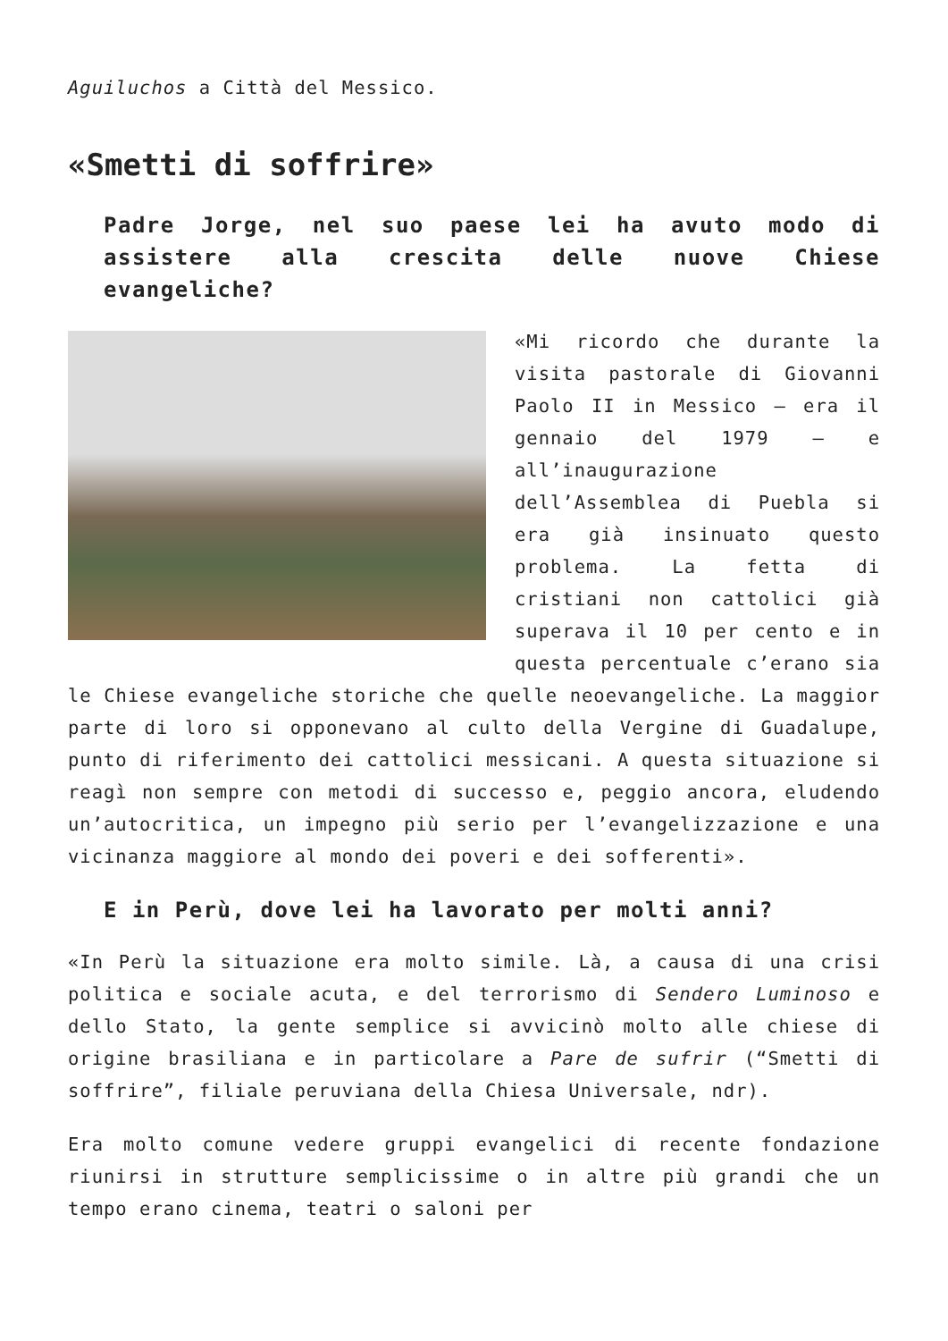Aguiluchos a Città del Messico.
«Smetti di soffrire»
Padre Jorge, nel suo paese lei ha avuto modo di assistere alla crescita delle nuove Chiese evangeliche?
«Mi ricordo che durante la visita pastorale di Giovanni Paolo II in Messico – era il gennaio del 1979 – e all’inaugurazione dell’Assemblea di Puebla si era già insinuato questo problema. La fetta di cristiani non cattolici già superava il 10 per cento e in questa percentuale c’erano sia le Chiese evangeliche storiche che quelle neoevangeliche. La maggior parte di loro si opponevano al culto della Vergine di Guadalupe, punto di riferimento dei cattolici messicani. A questa situazione si reagì non sempre con metodi di successo e, peggio ancora, eludendo un’autocritica, un impegno più serio per l’evangelizzazione e una vicinanza maggiore al mondo dei poveri e dei sofferenti».
E in Perù, dove lei ha lavorato per molti anni?
«In Perù la situazione era molto simile. Là, a causa di una crisi politica e sociale acuta, e del terrorismo di Sendero Luminoso e dello Stato, la gente semplice si avvicinò molto alle chiese di origine brasiliana e in particolare a Pare de sufrir (“Smetti di soffrire”, filiale peruviana della Chiesa Universale, ndr).
Era molto comune vedere gruppi evangelici di recente fondazione riunirsi in strutture semplicissime o in altre più grandi che un tempo erano cinema, teatri o saloni per